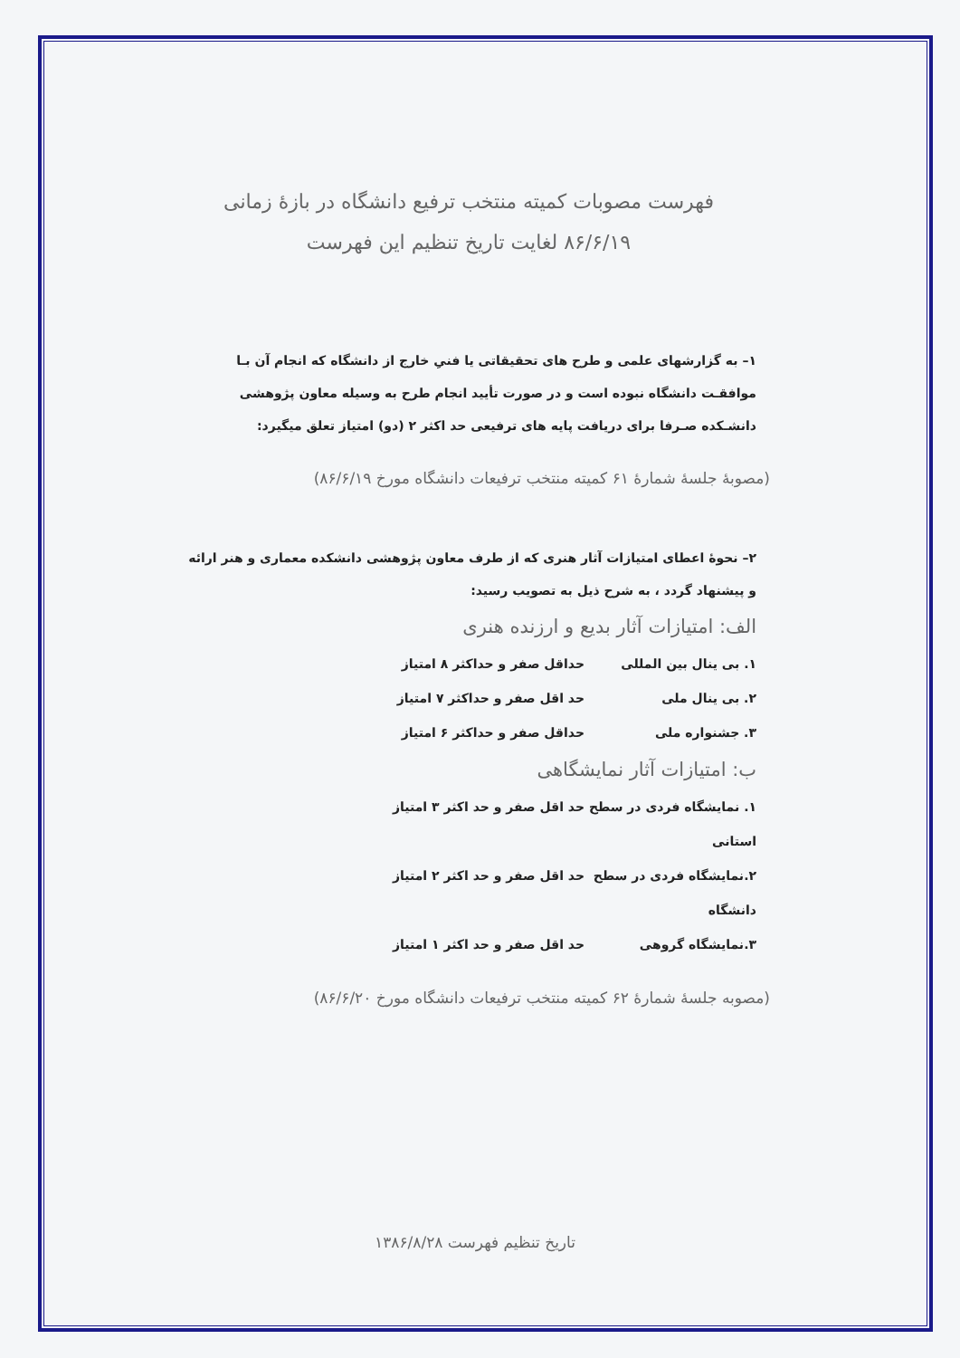فهرست مصوبات کمیته منتخب ترفیع دانشگاه در بازهٔ زمانی
۸۶/۶/۱۹ لغایت تاریخ تنظیم این فهرست
۱– به گزارشهای علمی و طرح های تحقیقاتی یا فنیِ خارج از دانشگاه که انجام آن بـا موافقـت دانشگاه نبوده است و در صورت تأیید انجام طرح به وسیله معاون پژوهشی دانشـکده صـرفا برای دریافت پایه های ترفیعی حد اکثر ۲ (دو) امتیاز تعلق میگیرد:
(مصوبهٔ جلسهٔ شمارهٔ ۶۱ کمیته منتخب ترفیعات دانشگاه مورخ ۸۶/۶/۱۹)
۲– نحوهٔ اعطای امتیازات آثار هنری که از طرف معاون پژوهشی دانشکده معماری و هنر ارائه و پیشنهاد گردد ، به شرح ذیل به تصویب رسید:
الف: امتیازات آثار بدیع و ارزنده هنری
۱. بی ینال بین المللی حداقل صفر و حداکثر ۸ امتیاز
۲. بی ینال ملی حد اقل صفر و حداکثر ۷ امتیاز
۳. جشنواره ملی حداقل صفر و حداکثر ۶ امتیاز
ب: امتیازات آثار نمایشگاهی
۱. نمایشگاه فردی در سطح استانی حد اقل صفر و حد اکثر ۳ امتیاز
۲.نمایشگاه فردی در سطح دانشگاه حد اقل صفر و حد اکثر ۲ امتیاز
۳.نمایشگاه گروهی حد اقل صفر و حد اکثر ۱ امتیاز
(مصوبه جلسهٔ شمارهٔ ۶۲ کمیته منتخب ترفیعات دانشگاه مورخ ۸۶/۶/۲۰)
تاریخ تنظیم فهرست ۱۳۸۶/۸/۲۸